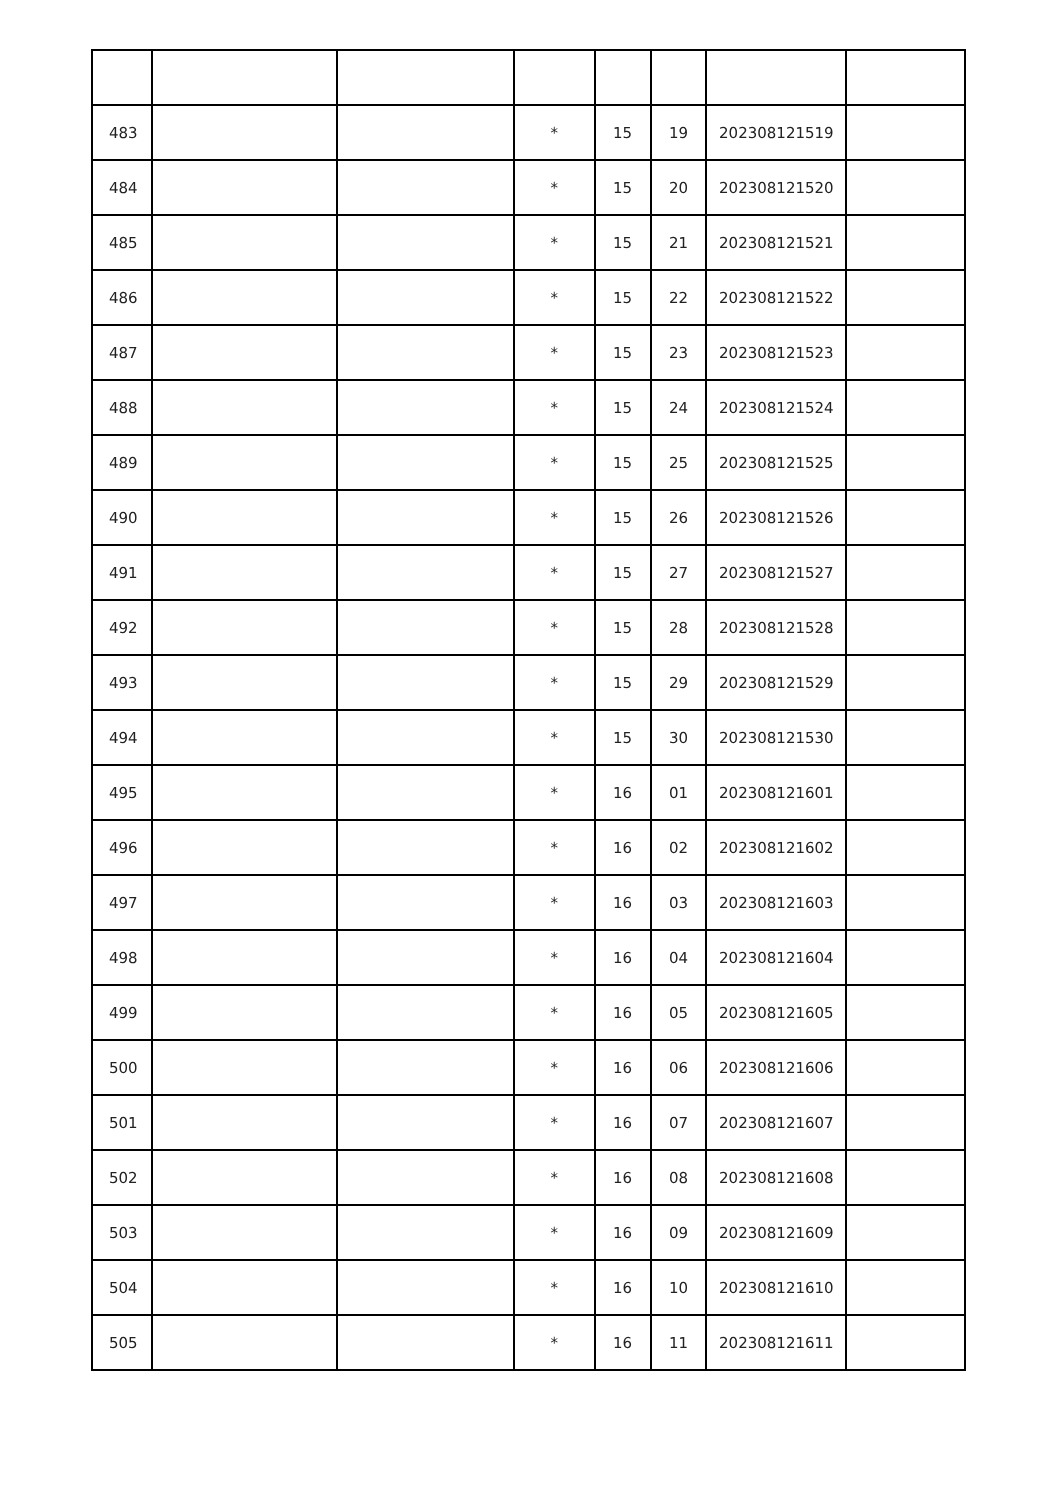| 483 | | | * | 15 | 19 | 202308121519 | |
| 484 | | | * | 15 | 20 | 202308121520 | |
| 485 | | | * | 15 | 21 | 202308121521 | |
| 486 | | | * | 15 | 22 | 202308121522 | |
| 487 | | | * | 15 | 23 | 202308121523 | |
| 488 | | | * | 15 | 24 | 202308121524 | |
| 489 | | | * | 15 | 25 | 202308121525 | |
| 490 | | | * | 15 | 26 | 202308121526 | |
| 491 | | | * | 15 | 27 | 202308121527 | |
| 492 | | | * | 15 | 28 | 202308121528 | |
| 493 | | | * | 15 | 29 | 202308121529 | |
| 494 | | | * | 15 | 30 | 202308121530 | |
| 495 | | | * | 16 | 01 | 202308121601 | |
| 496 | | | * | 16 | 02 | 202308121602 | |
| 497 | | | * | 16 | 03 | 202308121603 | |
| 498 | | | * | 16 | 04 | 202308121604 | |
| 499 | | | * | 16 | 05 | 202308121605 | |
| 500 | | | * | 16 | 06 | 202308121606 | |
| 501 | | | * | 16 | 07 | 202308121607 | |
| 502 | | | * | 16 | 08 | 202308121608 | |
| 503 | | | * | 16 | 09 | 202308121609 | |
| 504 | | | * | 16 | 10 | 202308121610 | |
| 505 | | | * | 16 | 11 | 202308121611 | |